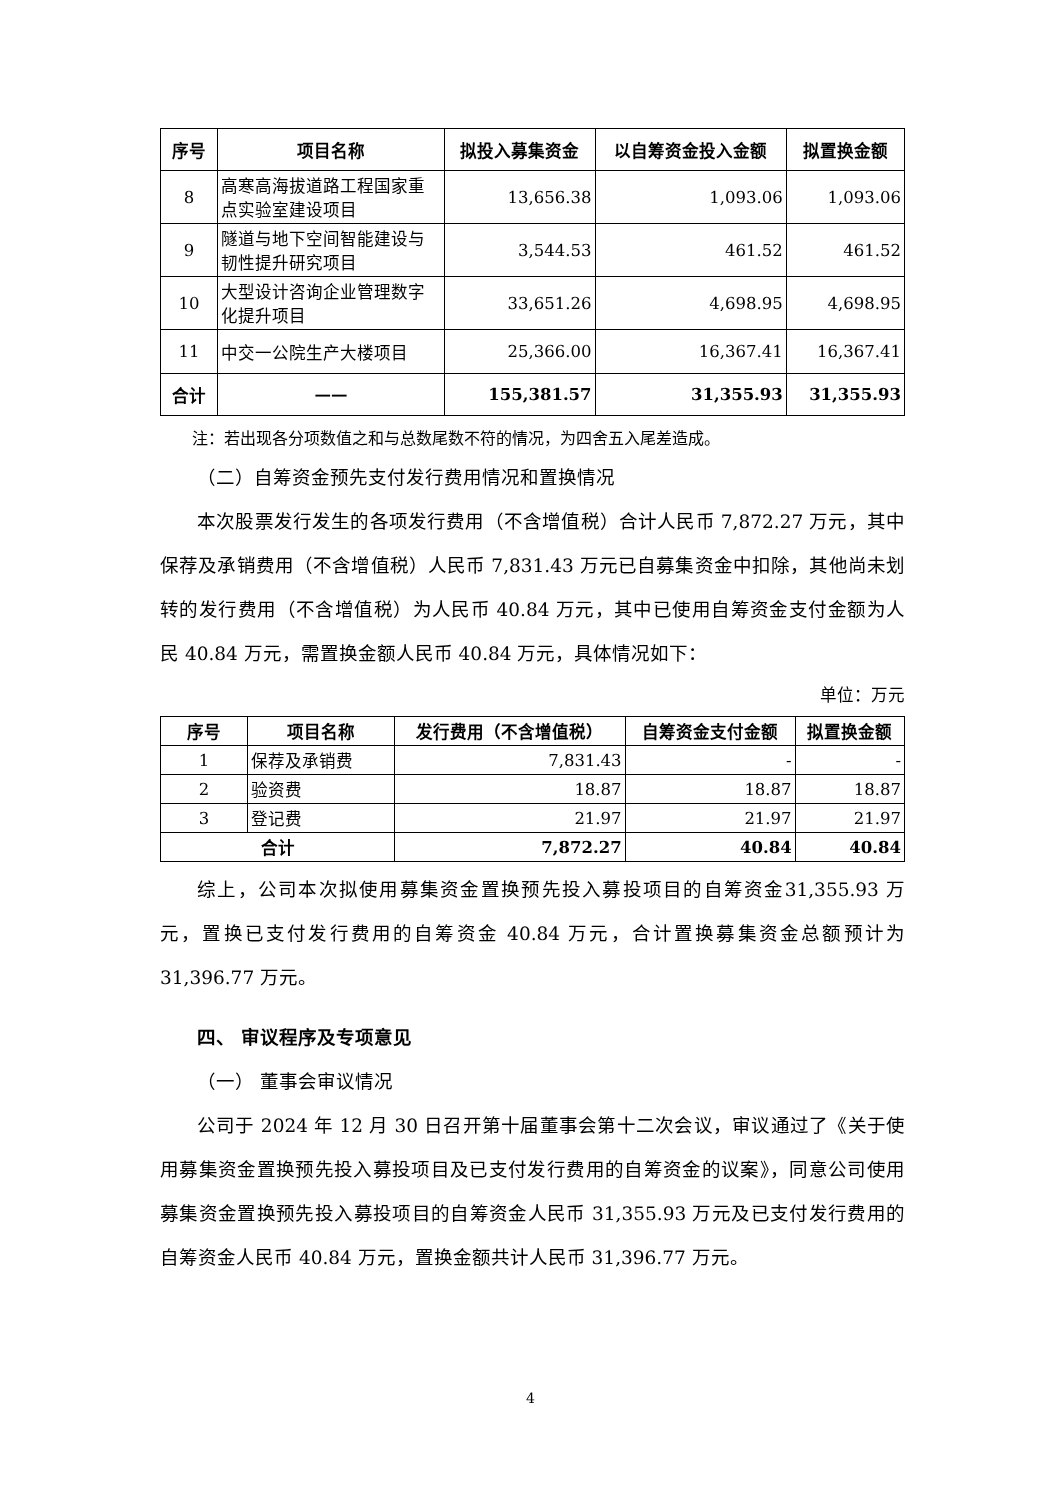| 序号 | 项目名称 | 拟投入募集资金 | 以自筹资金投入金额 | 拟置换金额 |
| --- | --- | --- | --- | --- |
| 8 | 高寒高海拔道路工程国家重点实验室建设项目 | 13,656.38 | 1,093.06 | 1,093.06 |
| 9 | 隧道与地下空间智能建设与韧性提升研究项目 | 3,544.53 | 461.52 | 461.52 |
| 10 | 大型设计咨询企业管理数字化提升项目 | 33,651.26 | 4,698.95 | 4,698.95 |
| 11 | 中交一公院生产大楼项目 | 25,366.00 | 16,367.41 | 16,367.41 |
| 合计 | —— | 155,381.57 | 31,355.93 | 31,355.93 |
注：若出现各分项数值之和与总数尾数不符的情况，为四舍五入尾差造成。
（二）自筹资金预先支付发行费用情况和置换情况
本次股票发行发生的各项发行费用（不含增值税）合计人民币 7,872.27 万元，其中保荐及承销费用（不含增值税）人民币 7,831.43 万元已自募集资金中扣除，其他尚未划转的发行费用（不含增值税）为人民币 40.84 万元，其中已使用自筹资金支付金额为人民 40.84 万元，需置换金额人民币 40.84 万元，具体情况如下：
单位：万元
| 序号 | 项目名称 | 发行费用（不含增值税） | 自筹资金支付金额 | 拟置换金额 |
| --- | --- | --- | --- | --- |
| 1 | 保荐及承销费 | 7,831.43 | - | - |
| 2 | 验资费 | 18.87 | 18.87 | 18.87 |
| 3 | 登记费 | 21.97 | 21.97 | 21.97 |
| 合计 | | 7,872.27 | 40.84 | 40.84 |
综上，公司本次拟使用募集资金置换预先投入募投项目的自筹资金31,355.93 万元，置换已支付发行费用的自筹资金 40.84 万元，合计置换募集资金总额预计为 31,396.77 万元。
四、 审议程序及专项意见
（一） 董事会审议情况
公司于 2024 年 12 月 30 日召开第十届董事会第十二次会议，审议通过了《关于使用募集资金置换预先投入募投项目及已支付发行费用的自筹资金的议案》，同意公司使用募集资金置换预先投入募投项目的自筹资金人民币 31,355.93 万元及已支付发行费用的自筹资金人民币 40.84 万元，置换金额共计人民币 31,396.77 万元。
4